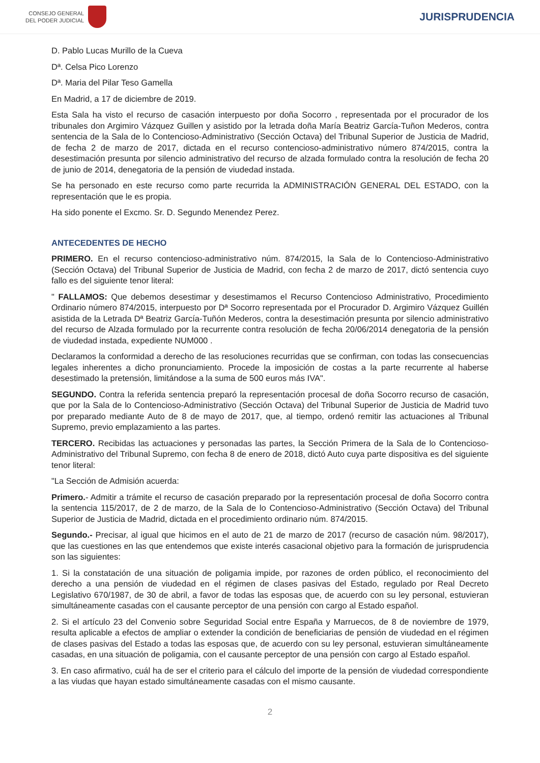CONSEJO GENERAL
DEL PODER JUDICIAL
JURISPRUDENCIA
D. Pablo Lucas Murillo de la Cueva
Dª. Celsa Pico Lorenzo
Dª. Maria del Pilar Teso Gamella
En Madrid, a 17 de diciembre de 2019.
Esta Sala ha visto el recurso de casación interpuesto por doña Socorro , representada por el procurador de los tribunales don Argimiro Vázquez Guillen y asistido por la letrada doña María Beatriz García-Tuñon Mederos, contra sentencia de la Sala de lo Contencioso-Administrativo (Sección Octava) del Tribunal Superior de Justicia de Madrid, de fecha 2 de marzo de 2017, dictada en el recurso contencioso-administrativo número 874/2015, contra la desestimación presunta por silencio administrativo del recurso de alzada formulado contra la resolución de fecha 20 de junio de 2014, denegatoria de la pensión de viudedad instada.
Se ha personado en este recurso como parte recurrida la ADMINISTRACIÓN GENERAL DEL ESTADO, con la representación que le es propia.
Ha sido ponente el Excmo. Sr. D. Segundo Menendez Perez.
ANTECEDENTES DE HECHO
PRIMERO. En el recurso contencioso-administrativo núm. 874/2015, la Sala de lo Contencioso-Administrativo (Sección Octava) del Tribunal Superior de Justicia de Madrid, con fecha 2 de marzo de 2017, dictó sentencia cuyo fallo es del siguiente tenor literal:
" FALLAMOS: Que debemos desestimar y desestimamos el Recurso Contencioso Administrativo, Procedimiento Ordinario número 874/2015, interpuesto por Dª Socorro representada por el Procurador D. Argimiro Vázquez Guillén asistida de la Letrada Dª Beatriz García-Tuñón Mederos, contra la desestimación presunta por silencio administrativo del recurso de Alzada formulado por la recurrente contra resolución de fecha 20/06/2014 denegatoria de la pensión de viudedad instada, expediente NUM000 .
Declaramos la conformidad a derecho de las resoluciones recurridas que se confirman, con todas las consecuencias legales inherentes a dicho pronunciamiento. Procede la imposición de costas a la parte recurrente al haberse desestimado la pretensión, limitándose a la suma de 500 euros más IVA".
SEGUNDO. Contra la referida sentencia preparó la representación procesal de doña Socorro recurso de casación, que por la Sala de lo Contencioso-Administrativo (Sección Octava) del Tribunal Superior de Justicia de Madrid tuvo por preparado mediante Auto de 8 de mayo de 2017, que, al tiempo, ordenó remitir las actuaciones al Tribunal Supremo, previo emplazamiento a las partes.
TERCERO. Recibidas las actuaciones y personadas las partes, la Sección Primera de la Sala de lo Contencioso-Administrativo del Tribunal Supremo, con fecha 8 de enero de 2018, dictó Auto cuya parte dispositiva es del siguiente tenor literal:
"La Sección de Admisión acuerda:
Primero.- Admitir a trámite el recurso de casación preparado por la representación procesal de doña Socorro contra la sentencia 115/2017, de 2 de marzo, de la Sala de lo Contencioso-Administrativo (Sección Octava) del Tribunal Superior de Justicia de Madrid, dictada en el procedimiento ordinario núm. 874/2015.
Segundo.- Precisar, al igual que hicimos en el auto de 21 de marzo de 2017 (recurso de casación núm. 98/2017), que las cuestiones en las que entendemos que existe interés casacional objetivo para la formación de jurisprudencia son las siguientes:
1. Si la constatación de una situación de poligamia impide, por razones de orden público, el reconocimiento del derecho a una pensión de viudedad en el régimen de clases pasivas del Estado, regulado por Real Decreto Legislativo 670/1987, de 30 de abril, a favor de todas las esposas que, de acuerdo con su ley personal, estuvieran simultáneamente casadas con el causante perceptor de una pensión con cargo al Estado español.
2. Si el artículo 23 del Convenio sobre Seguridad Social entre España y Marruecos, de 8 de noviembre de 1979, resulta aplicable a efectos de ampliar o extender la condición de beneficiarias de pensión de viudedad en el régimen de clases pasivas del Estado a todas las esposas que, de acuerdo con su ley personal, estuvieran simultáneamente casadas, en una situación de poligamia, con el causante perceptor de una pensión con cargo al Estado español.
3. En caso afirmativo, cuál ha de ser el criterio para el cálculo del importe de la pensión de viudedad correspondiente a las viudas que hayan estado simultáneamente casadas con el mismo causante.
2